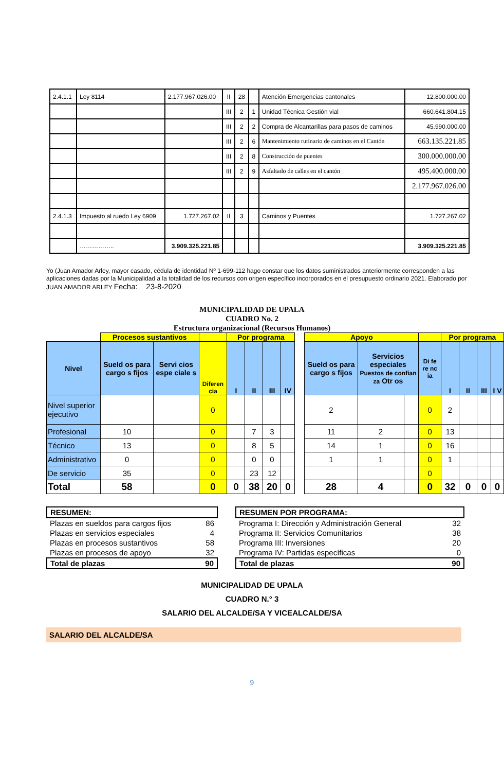| 2.4.1.1 | Ley 8114 | 2.177.967.026.00 | II | 28 | | Atención Emergencias cantonales | 12.800.000.00 |
| | | | III | 2 | 1 | Unidad Técnica Gestión vial | 660.641.804.15 |
| | | | III | 2 | 2 | Compra de Alcantarillas para pasos de caminos | 45.990.000.00 |
| | | | III | 2 | 6 | Mantenimiento rutinario de caminos en el Cantón | 663.135.221.85 |
| | | | III | 2 | 8 | Construcción de puentes | 300.000.000.00 |
| | | | III | 2 | 9 | Asfaltado de calles en el cantón | 495.400.000.00 |
| | | | | | | | 2.177.967.026.00 |
| 2.4.1.3 | Impuesto al ruedo Ley 6909 | 1.727.267.02 | II | 3 | | Caminos y Puentes | 1.727.267.02 |
| | …………….. | 3.909.325.221.85 | | | | | 3.909.325.221.85 |
Yo (Juan Amador Arley, mayor casado, cédula de identidad Nº 1-699-112 hago constar que los datos suministrados anteriormente corresponden a las aplicaciones dadas por la Municipalidad a la totalidad de los recursos con origen específico incorporados en el presupuesto ordinario 2021. Elaborado por JUAN AMADOR ARLEY Fecha: 23-8-2020
MUNICIPALIDAD DE UPALA
CUADRO No. 2
Estructura organizacional (Recursos Humanos)
| | Procesos sustantivos | | | Por programa | | | | | Apoyo | | | | Por programa | | | |
| Nivel | Sueld os para cargo s fijos | Servi cios espe ciale s | Diferen cia | I | II | III | IV | | Sueld os para cargo s fijos | Servicios especiales Puestos de confian za Otr os | | Di fe re nc ia | I | II | III | I V |
| Nivel superior ejecutivo | | | 0 | | | | | | 2 | | | 0 | 2 | | | |
| Profesional | 10 | | 0 | | 7 | 3 | | | 11 | 2 | | 0 | 13 | | | |
| Técnico | 13 | | 0 | | 8 | 5 | | | 14 | 1 | | 0 | 16 | | | |
| Administrativo | 0 | | 0 | | 0 | 0 | | | 1 | 1 | | 0 | 1 | | | |
| De servicio | 35 | | 0 | | 23 | 12 | | | | | | 0 | | | | |
| Total | 58 | | 0 | 0 | 38 | 20 | 0 | | 28 | 4 | | 0 | 32 | 0 | 0 | 0 |
| RESUMEN: | |
| Plazas en sueldos para cargos fijos | 86 |
| Plazas en servicios especiales | 4 |
| Plazas en procesos sustantivos | 58 |
| Plazas en procesos de apoyo | 32 |
| Total de plazas | 90 |
| RESUMEN POR PROGRAMA: | |
| Programa I: Dirección y Administración General | 32 |
| Programa II: Servicios Comunitarios | 38 |
| Programa III: Inversiones | 20 |
| Programa IV: Partidas específicas | 0 |
| Total de plazas | 90 |
MUNICIPALIDAD DE UPALA
CUADRO N.° 3
SALARIO DEL ALCALDE/SA Y VICEALCALDE/SA
SALARIO DEL ALCALDE/SA
9